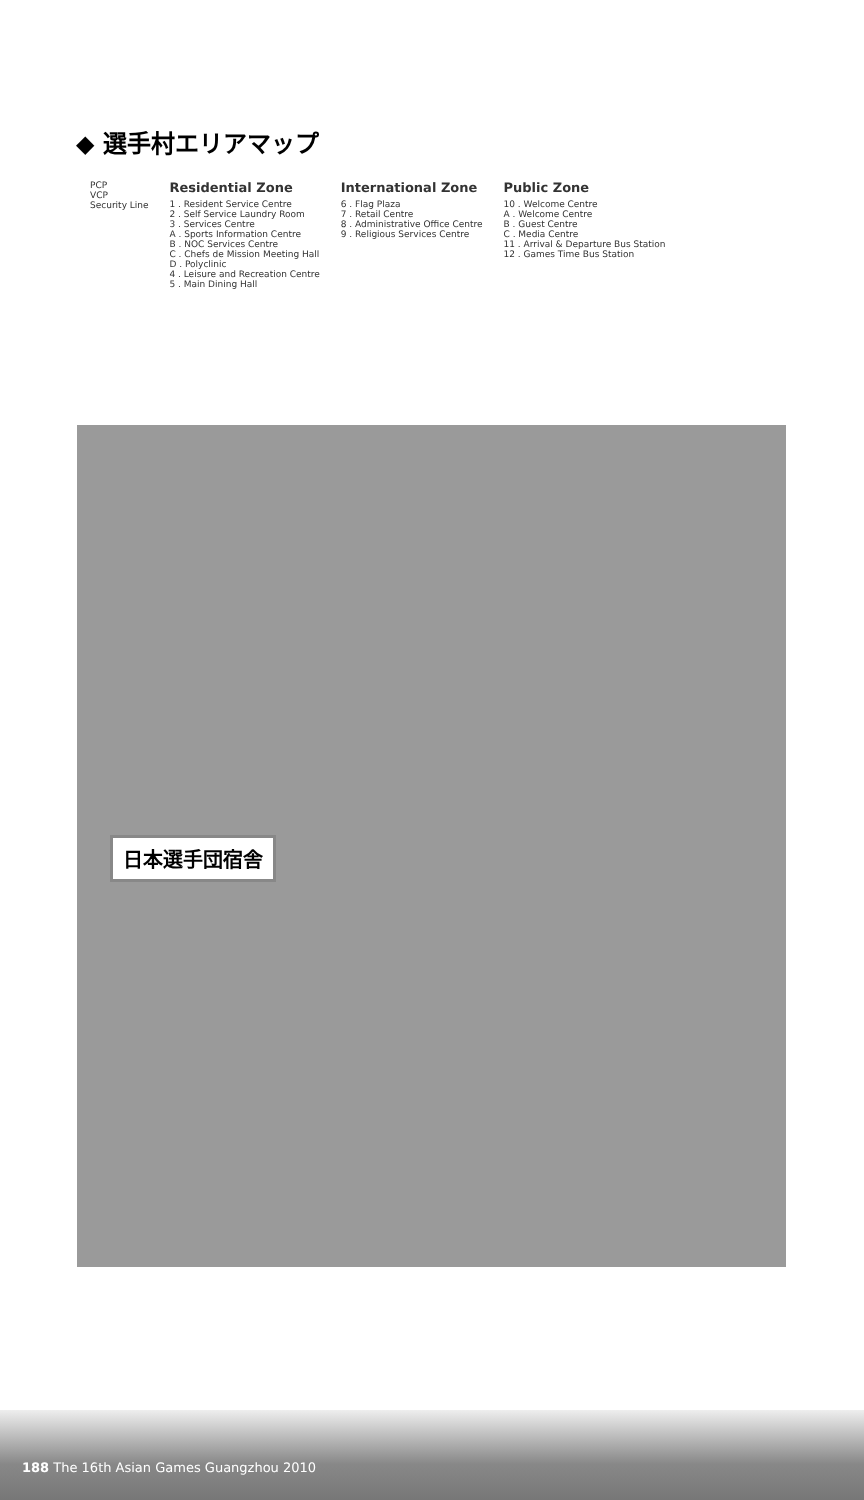◆ 選手村エリアマップ
PCP
VCP
Security Line
Residential Zone 1 . Resident Service Centre
2 . Self Service Laundry Room
3 . Services Centre
A . Sports Information Centre
B . NOC Services Centre
C . Chefs de Mission Meeting Hall
D . Polyclinic
4 . Leisure and Recreation Centre
5 . Main Dining Hall
International Zone 6 . Flag Plaza
7 . Retail Centre
8 . Administrative Office Centre
9 . Religious Services Centre
Public Zone 10 . Welcome Centre
A . Welcome Centre
B . Guest Centre
C . Media Centre
11 . Arrival & Departure Bus Station
12 . Games Time Bus Station
日本選手団宿舎
188 The 16th Asian Games Guangzhou 2010